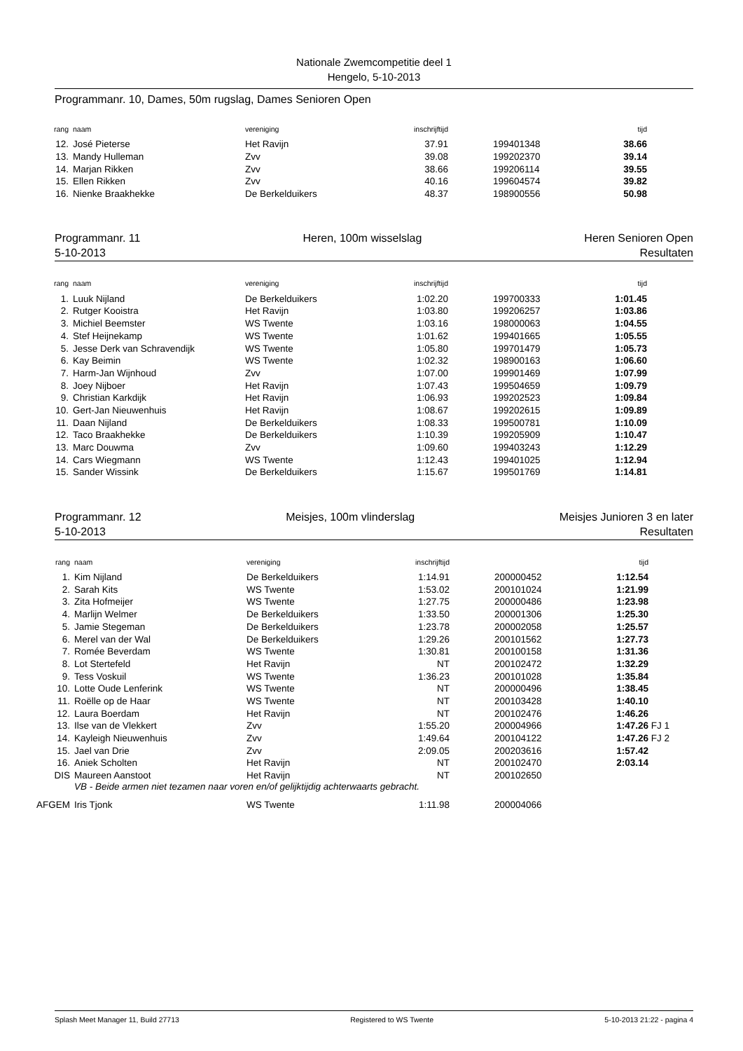Nationale Zwemcompetitie deel 1
Hengelo, 5-10-2013
Programmanr. 10, Dames, 50m rugslag, Dames Senioren Open
| rang | naam | vereniging | inschrijftijd | | tijd |
| --- | --- | --- | --- | --- | --- |
| 12. | José Pieterse | Het Ravijn | 37.91 | 199401348 | 38.66 |
| 13. | Mandy Hulleman | Zvv | 39.08 | 199202370 | 39.14 |
| 14. | Marjan Rikken | Zvv | 38.66 | 199206114 | 39.55 |
| 15. | Ellen Rikken | Zvv | 40.16 | 199604574 | 39.82 |
| 16. | Nienke Braakhekke | De Berkelduikers | 48.37 | 198900556 | 50.98 |
Programmanr. 11
5-10-2013 Heren, 100m wisselslag Heren Senioren Open
Resultaten
| rang | naam | vereniging | inschrijftijd | | tijd |
| --- | --- | --- | --- | --- | --- |
| 1. | Luuk Nijland | De Berkelduikers | 1:02.20 | 199700333 | 1:01.45 |
| 2. | Rutger Kooistra | Het Ravijn | 1:03.80 | 199206257 | 1:03.86 |
| 3. | Michiel Beemster | WS Twente | 1:03.16 | 198000063 | 1:04.55 |
| 4. | Stef Heijnekamp | WS Twente | 1:01.62 | 199401665 | 1:05.55 |
| 5. | Jesse Derk van Schravendijk | WS Twente | 1:05.80 | 199701479 | 1:05.73 |
| 6. | Kay Beimin | WS Twente | 1:02.32 | 198900163 | 1:06.60 |
| 7. | Harm-Jan Wijnhoud | Zvv | 1:07.00 | 199901469 | 1:07.99 |
| 8. | Joey Nijboer | Het Ravijn | 1:07.43 | 199504659 | 1:09.79 |
| 9. | Christian Karkdijk | Het Ravijn | 1:06.93 | 199202523 | 1:09.84 |
| 10. | Gert-Jan Nieuwenhuis | Het Ravijn | 1:08.67 | 199202615 | 1:09.89 |
| 11. | Daan Nijland | De Berkelduikers | 1:08.33 | 199500781 | 1:10.09 |
| 12. | Taco Braakhekke | De Berkelduikers | 1:10.39 | 199205909 | 1:10.47 |
| 13. | Marc Douwma | Zvv | 1:09.60 | 199403243 | 1:12.29 |
| 14. | Cars Wiegmann | WS Twente | 1:12.43 | 199401025 | 1:12.94 |
| 15. | Sander Wissink | De Berkelduikers | 1:15.67 | 199501769 | 1:14.81 |
Programmanr. 12
5-10-2013 Meisjes, 100m vlinderslag Meisjes Junioren 3 en later
Resultaten
| rang | naam | vereniging | inschrijftijd | | tijd | |
| --- | --- | --- | --- | --- | --- | --- |
| 1. | Kim Nijland | De Berkelduikers | 1:14.91 | 200000452 | 1:12.54 | |
| 2. | Sarah Kits | WS Twente | 1:53.02 | 200101024 | 1:21.99 | |
| 3. | Zita Hofmeijer | WS Twente | 1:27.75 | 200000486 | 1:23.98 | |
| 4. | Marlijn Welmer | De Berkelduikers | 1:33.50 | 200001306 | 1:25.30 | |
| 5. | Jamie Stegeman | De Berkelduikers | 1:23.78 | 200002058 | 1:25.57 | |
| 6. | Merel van der Wal | De Berkelduikers | 1:29.26 | 200101562 | 1:27.73 | |
| 7. | Romée Beverdam | WS Twente | 1:30.81 | 200100158 | 1:31.36 | |
| 8. | Lot Stertefeld | Het Ravijn | NT | 200102472 | 1:32.29 | |
| 9. | Tess Voskuil | WS Twente | 1:36.23 | 200101028 | 1:35.84 | |
| 10. | Lotte Oude Lenferink | WS Twente | NT | 200000496 | 1:38.45 | |
| 11. | Roëlle op de Haar | WS Twente | NT | 200103428 | 1:40.10 | |
| 12. | Laura Boerdam | Het Ravijn | NT | 200102476 | 1:46.26 | |
| 13. | Ilse van de Vlekkert | Zvv | 1:55.20 | 200004966 | 1:47.26 | FJ 1 |
| 14. | Kayleigh Nieuwenhuis | Zvv | 1:49.64 | 200104122 | 1:47.26 | FJ 2 |
| 15. | Jael van Drie | Zvv | 2:09.05 | 200203616 | 1:57.42 | |
| 16. | Aniek Scholten | Het Ravijn | NT | 200102470 | 2:03.14 | |
| DIS | Maureen Aanstoot | Het Ravijn | NT | 200102650 | | |
| | VB - Beide armen niet tezamen naar voren en/of gelijktijdig achterwaarts gebracht. | | | | | |
| AFGEM | Iris Tjonk | WS Twente | 1:11.98 | 200004066 | | |
Splash Meet Manager 11, Build 27713 Registered to WS Twente 5-10-2013 21:22 - pagina 4